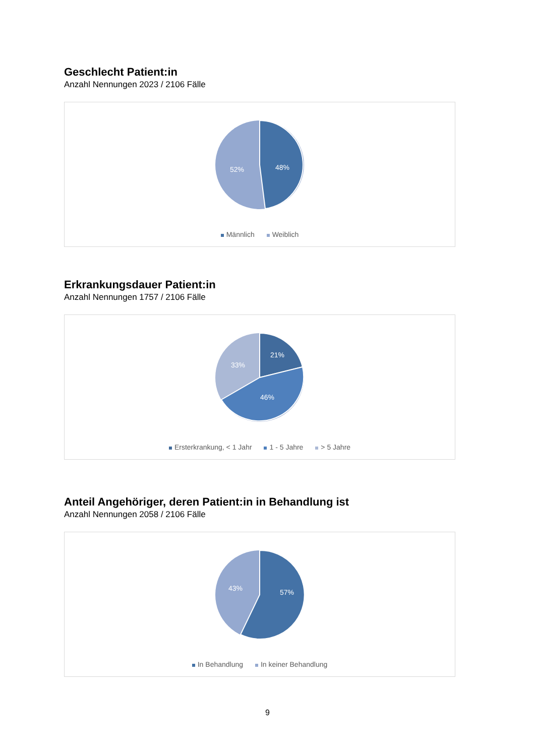Geschlecht Patient:in
Anzahl Nennungen 2023 / 2106 Fälle
48%
52%
Männlich Weiblich
Erkrankungsdauer Patient:in
Anzahl Nennungen 1757 / 2106 Fälle
21%
46%
33%
Ersterkrankung, < 1 Jahr 1 - 5 Jahre > 5 Jahre
Anteil Angehöriger, deren Patient:in in Behandlung ist
Anzahl Nennungen 2058 / 2106 Fälle
57%
43%
In Behandlung In keiner Behandlung
9